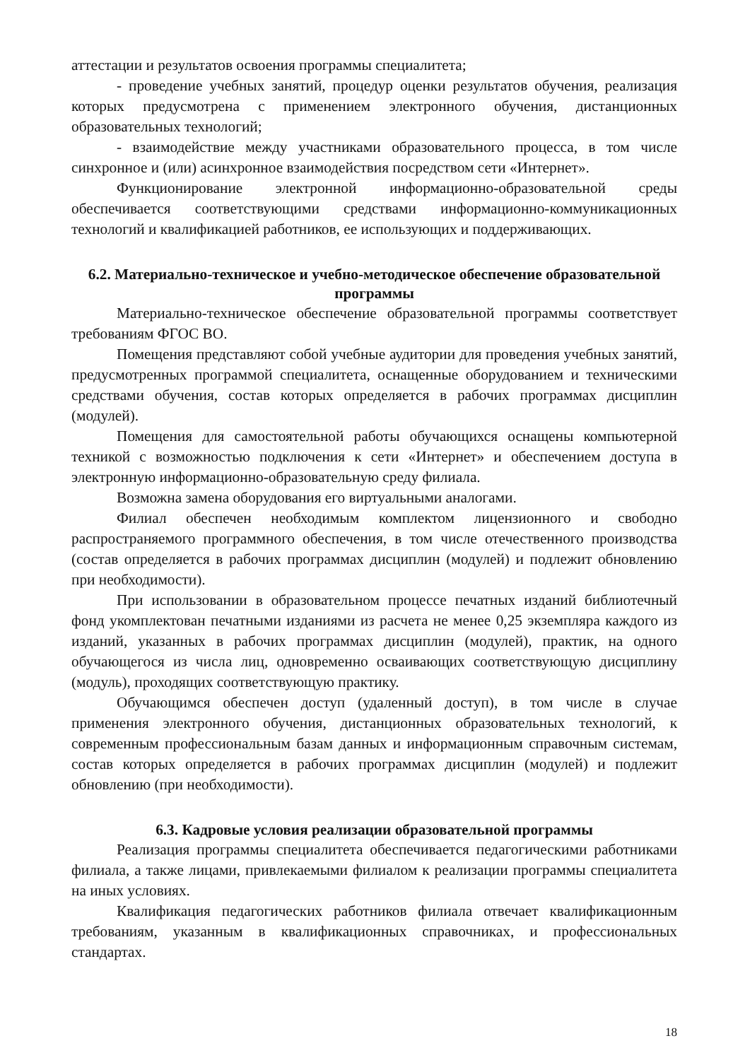аттестации и результатов освоения программы специалитета;
- проведение учебных занятий, процедур оценки результатов обучения, реализация которых предусмотрена с применением электронного обучения, дистанционных образовательных технологий;
- взаимодействие между участниками образовательного процесса, в том числе синхронное и (или) асинхронное взаимодействия посредством сети «Интернет».
Функционирование электронной информационно-образовательной среды обеспечивается соответствующими средствами информационно-коммуникационных технологий и квалификацией работников, ее использующих и поддерживающих.
6.2. Материально-техническое и учебно-методическое обеспечение образовательной программы
Материально-техническое обеспечение образовательной программы соответствует требованиям ФГОС ВО.
Помещения представляют собой учебные аудитории для проведения учебных занятий, предусмотренных программой специалитета, оснащенные оборудованием и техническими средствами обучения, состав которых определяется в рабочих программах дисциплин (модулей).
Помещения для самостоятельной работы обучающихся оснащены компьютерной техникой с возможностью подключения к сети «Интернет» и обеспечением доступа в электронную информационно-образовательную среду филиала.
Возможна замена оборудования его виртуальными аналогами.
Филиал обеспечен необходимым комплектом лицензионного и свободно распространяемого программного обеспечения, в том числе отечественного производства (состав определяется в рабочих программах дисциплин (модулей) и подлежит обновлению при необходимости).
При использовании в образовательном процессе печатных изданий библиотечный фонд укомплектован печатными изданиями из расчета не менее 0,25 экземпляра каждого из изданий, указанных в рабочих программах дисциплин (модулей), практик, на одного обучающегося из числа лиц, одновременно осваивающих соответствующую дисциплину (модуль), проходящих соответствующую практику.
Обучающимся обеспечен доступ (удаленный доступ), в том числе в случае применения электронного обучения, дистанционных образовательных технологий, к современным профессиональным базам данных и информационным справочным системам, состав которых определяется в рабочих программах дисциплин (модулей) и подлежит обновлению (при необходимости).
6.3. Кадровые условия реализации образовательной программы
Реализация программы специалитета обеспечивается педагогическими работниками филиала, а также лицами, привлекаемыми филиалом к реализации программы специалитета на иных условиях.
Квалификация педагогических работников филиала отвечает квалификационным требованиям, указанным в квалификационных справочниках, и профессиональных стандартах.
18